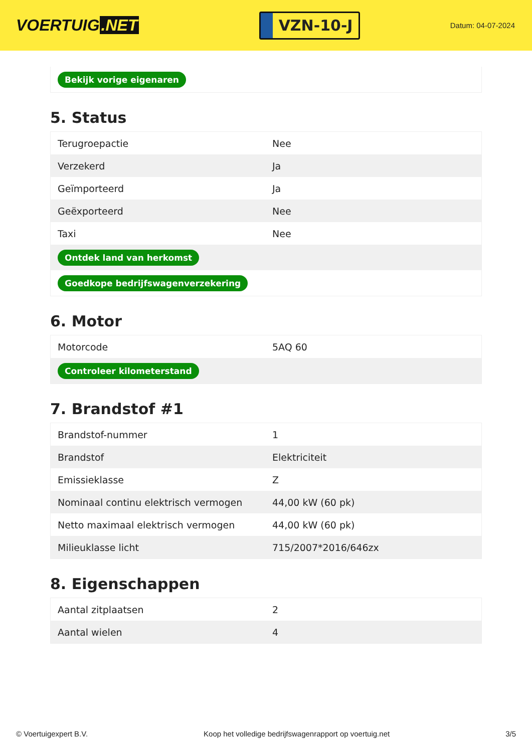VOERTUIG.NET
VZN-10-J
Datum: 04-07-2024
| Bekijk vorige eigenaren |
5. Status
| Terugroepactie | Nee |
| Verzekerd | Ja |
| Geïmporteerd | Ja |
| Geëxporteerd | Nee |
| Taxi | Nee |
| Ontdek land van herkomst | |
| Goedkope bedrijfswagenverzekering | |
6. Motor
| Motorcode | 5AQ 60 |
| Controleer kilometerstand | |
7. Brandstof #1
| Brandstof-nummer | 1 |
| Brandstof | Elektriciteit |
| Emissieklasse | Z |
| Nominaal continu elektrisch vermogen | 44,00 kW (60 pk) |
| Netto maximaal elektrisch vermogen | 44,00 kW (60 pk) |
| Milieuklasse licht | 715/2007*2016/646zx |
8. Eigenschappen
| Aantal zitplaatsen | 2 |
| Aantal wielen | 4 |
© Voertuigexpert B.V. Koop het volledige bedrijfswagenrapport op voertuig.net 3/5